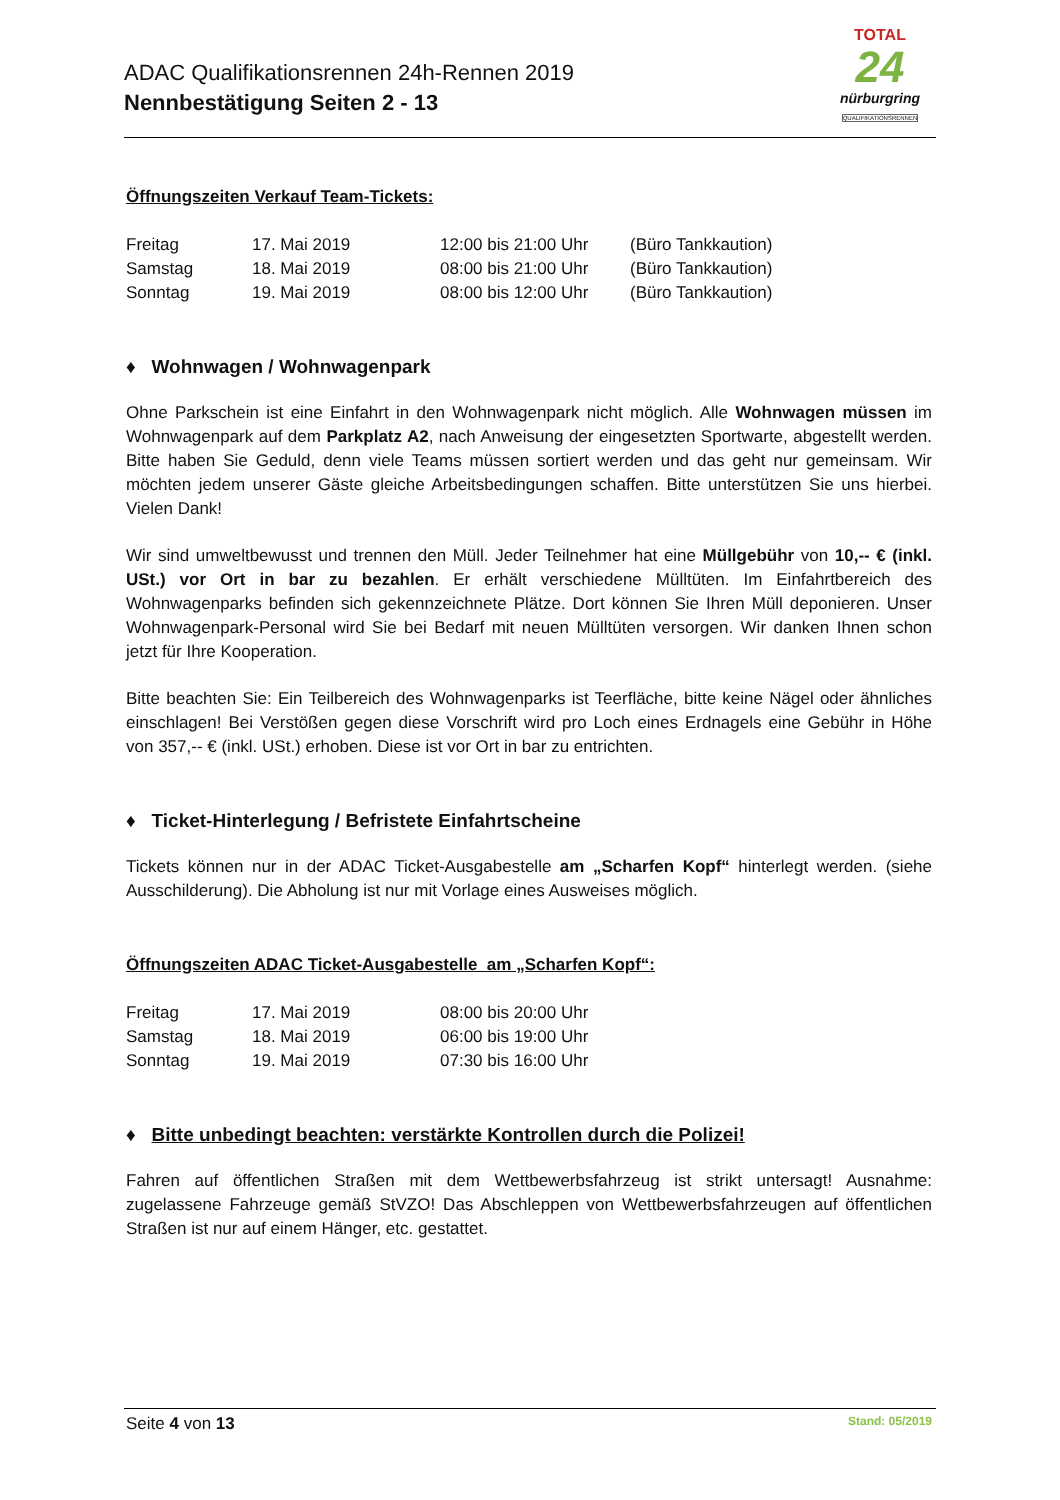ADAC Qualifikationsrennen 24h-Rennen 2019
Nennbestätigung Seiten 2 - 13
TOTAL
24
nürburgring
QUALIFIKATIONSRENNEN
Öffnungszeiten Verkauf Team-Tickets:
| Freitag | 17. Mai 2019 | 12:00 bis 21:00 Uhr | (Büro Tankkaution) |
| Samstag | 18. Mai 2019 | 08:00 bis 21:00 Uhr | (Büro Tankkaution) |
| Sonntag | 19. Mai 2019 | 08:00 bis 12:00 Uhr | (Büro Tankkaution) |
♦ Wohnwagen / Wohnwagenpark
Ohne Parkschein ist eine Einfahrt in den Wohnwagenpark nicht möglich. Alle Wohnwagen müssen im Wohnwagenpark auf dem Parkplatz A2, nach Anweisung der eingesetzten Sportwarte, abgestellt werden. Bitte haben Sie Geduld, denn viele Teams müssen sortiert werden und das geht nur gemeinsam. Wir möchten jedem unserer Gäste gleiche Arbeitsbedingungen schaffen. Bitte unterstützen Sie uns hierbei. Vielen Dank!
Wir sind umweltbewusst und trennen den Müll. Jeder Teilnehmer hat eine Müllgebühr von 10,-- € (inkl. USt.) vor Ort in bar zu bezahlen. Er erhält verschiedene Mülltüten. Im Einfahrtbereich des Wohnwagenparks befinden sich gekennzeichnete Plätze. Dort können Sie Ihren Müll deponieren. Unser Wohnwagenpark-Personal wird Sie bei Bedarf mit neuen Mülltüten versorgen. Wir danken Ihnen schon jetzt für Ihre Kooperation.
Bitte beachten Sie: Ein Teilbereich des Wohnwagenparks ist Teerfläche, bitte keine Nägel oder ähnliches einschlagen! Bei Verstößen gegen diese Vorschrift wird pro Loch eines Erdnagels eine Gebühr in Höhe von 357,-- € (inkl. USt.) erhoben. Diese ist vor Ort in bar zu entrichten.
♦ Ticket-Hinterlegung / Befristete Einfahrtscheine
Tickets können nur in der ADAC Ticket-Ausgabestelle am „Scharfen Kopf“ hinterlegt werden. (siehe Ausschilderung). Die Abholung ist nur mit Vorlage eines Ausweises möglich.
Öffnungszeiten ADAC Ticket-Ausgabestelle am „Scharfen Kopf“:
| Freitag | 17. Mai 2019 | 08:00 bis 20:00 Uhr |
| Samstag | 18. Mai 2019 | 06:00 bis 19:00 Uhr |
| Sonntag | 19. Mai 2019 | 07:30 bis 16:00 Uhr |
♦ Bitte unbedingt beachten: verstärkte Kontrollen durch die Polizei!
Fahren auf öffentlichen Straßen mit dem Wettbewerbsfahrzeug ist strikt untersagt! Ausnahme: zugelassene Fahrzeuge gemäß StVZO! Das Abschleppen von Wettbewerbsfahrzeugen auf öffentlichen Straßen ist nur auf einem Hänger, etc. gestattet.
Seite 4 von 13 Stand: 05/2019